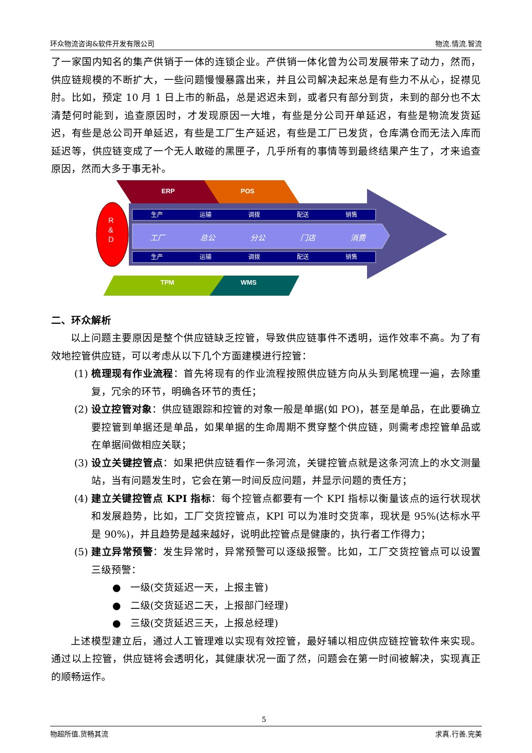环众物流咨询&软件开发有限公司 物流.情流.智流
了一家国内知名的集产供销于一体的连锁企业。产供销一体化曾为公司发展带来了动力，然而，供应链规模的不断扩大，一些问题慢慢暴露出来，并且公司解决起来总是有些力不从心，捉襟见肘。比如，预定 10 月 1 日上市的新品，总是迟迟未到，或者只有部分到货，未到的部分也不太清楚何时能到，追查原因时，才发现原因一大堆，有些是分公司开单延迟，有些是物流发货延迟，有些是总公司开单延迟，有些是工厂生产延迟，有些是工厂已发货，仓库满仓而无法入库而延迟等，供应链变成了一个无人敢碰的黑匣子，几乎所有的事情等到最终结果产生了，才来追查原因，然而大多于事无补。
ERP POS
R
&
D
生产 运输 调拨 配送 销售
工厂 总公 分公 门店 消费
生产 运输 调拨 配送 销售
TPM WMS
二、环众解析
以上问题主要原因是整个供应链缺乏控管，导致供应链事件不透明，运作效率不高。为了有效地控管供应链，可以考虑从以下几个方面建模进行控管：
(1) 梳理现有作业流程：首先将现有的作业流程按照供应链方向从头到尾梳理一遍，去除重复，冗余的环节，明确各环节的责任；
(2) 设立控管对象：供应链跟踪和控管的对象一般是单据(如 PO)，甚至是单品，在此要确立要控管到单据还是单品，如果单据的生命周期不贯穿整个供应链，则需考虑控管单品或在单据间做相应关联；
(3) 设立关键控管点：如果把供应链看作一条河流，关键控管点就是这条河流上的水文测量站，当有问题发生时，它会在第一时间反应问题，并显示问题的责任方；
(4) 建立关键控管点 KPI 指标：每个控管点都要有一个 KPI 指标以衡量该点的运行状现状和发展趋势，比如，工厂交货控管点，KPI 可以为准时交货率，现状是 95%(达标水平是 90%)，并且趋势是越来越好，说明此控管点是健康的，执行者工作得力；
(5) 建立异常预警：发生异常时，异常预警可以逐级报警。比如，工厂交货控管点可以设置三级预警：
● 一级(交货延迟一天，上报主管)
● 二级(交货延迟二天，上报部门经理)
● 三级(交货延迟三天，上报总经理)
上述模型建立后，通过人工管理难以实现有效控管，最好辅以相应供应链控管软件来实现。通过以上控管，供应链将会透明化，其健康状况一面了然，问题会在第一时间被解决，实现真正的顺畅运作。
5
物超所值.货畅其流 求真.行善.完美